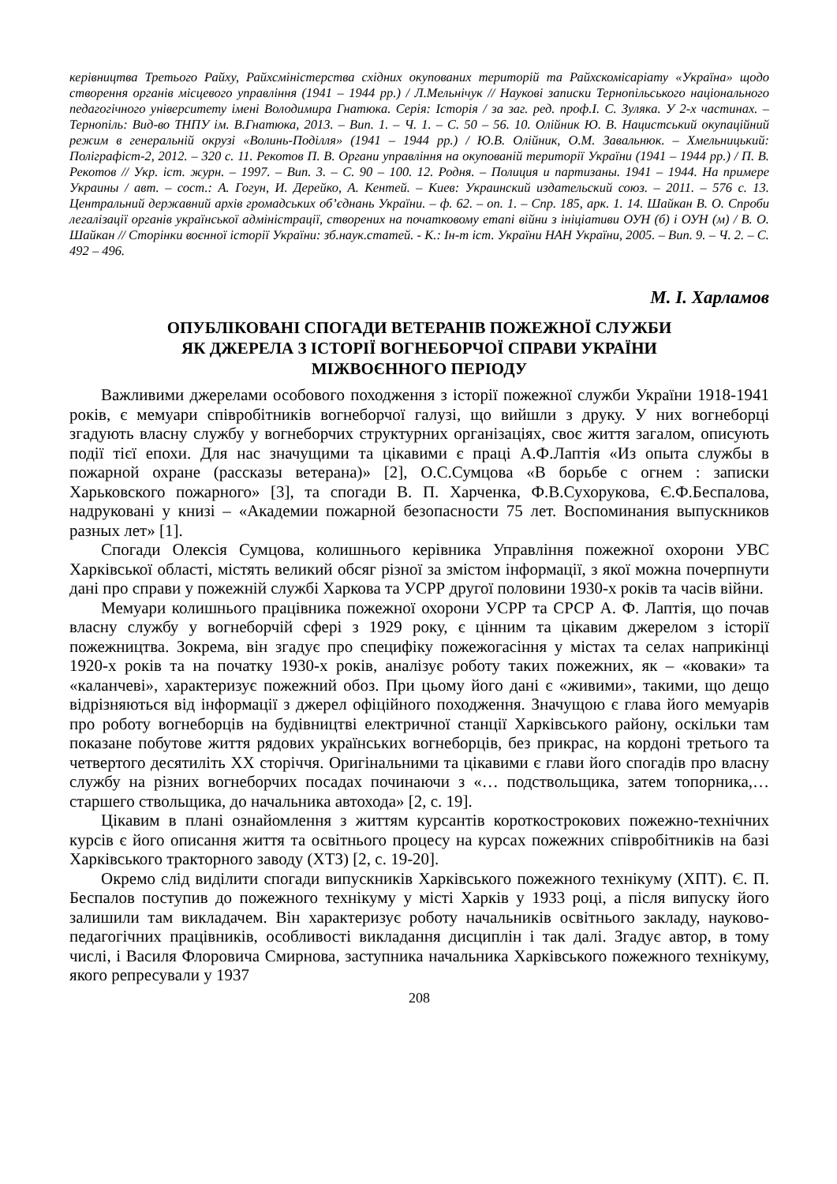керівництва Третього Райху, Райхсміністерства східних окупованих територій та Райхскомісаріату «Україна» щодо створення органів місцевого управління (1941 – 1944 рр.) / Л.Мельнічук // Наукові записки Тернопільського національного педагогічного університету імені Володимира Гнатюка. Серія: Історія / за заг. ред. проф.І. С. Зуляка. У 2-х частинах. – Тернопіль: Вид-во ТНПУ ім. В.Гнатюка, 2013. – Вип. 1. – Ч. 1. – С. 50 – 56. 10. Олійник Ю. В. Нацистський окупаційний режим в генеральній окрузі «Волинь-Поділля» (1941 – 1944 рр.) / Ю.В. Олійник, О.М. Завальнюк. – Хмельницький: Поліграфіст-2, 2012. – 320 с. 11. Рекотов П. В. Органи управління на окупованій території України (1941 – 1944 рр.) / П. В. Рекотов // Укр. іст. журн. – 1997. – Вип. 3. – С. 90 – 100. 12. Родня. – Полиция и партизаны. 1941 – 1944. На примере Украины / авт. – сост.: А. Гогун, И. Дерейко, А. Кентей. – Киев: Украинский издательский союз. – 2011. – 576 с. 13. Центральний державний архів громадських об’єднань України. – ф. 62. – оп. 1. – Спр. 185, арк. 1. 14. Шайкан В. О. Спроби легалізації органів української адміністрації, створених на початковому етапі війни з ініціативи ОУН (б) і ОУН (м) / В. О. Шайкан // Сторінки воєнної історії України: зб.наук.статей. - К.: Ін-т іст. України НАН України, 2005. – Вип. 9. – Ч. 2. – С. 492 – 496.
М. І. Харламов
ОПУБЛІКОВАНІ СПОГАДИ ВЕТЕРАНІВ ПОЖЕЖНОЇ СЛУЖБИ
ЯК ДЖЕРЕЛА З ІСТОРІЇ ВОГНЕБОРЧОЇ СПРАВИ УКРАЇНИ
МІЖВОЄННОГО ПЕРІОДУ
Важливими джерелами особового походження з історії пожежної служби України 1918-1941 років, є мемуари співробітників вогнеборчої галузі, що вийшли з друку. У них вогнеборці згадують власну службу у вогнеборчих структурних організаціях, своє життя загалом, описують події тієї епохи. Для нас значущими та цікавими є праці А.Ф.Лаптія «Из опыта службы в пожарной охране (рассказы ветерана)» [2], О.С.Сумцова «В борьбе с огнем : записки Харьковского пожарного» [3], та спогади В. П. Харченка, Ф.В.Сухорукова, Є.Ф.Беспалова, надруковані у книзі – «Академии пожарной безопасности 75 лет. Воспоминания выпускников разных лет» [1].
Спогади Олексія Сумцова, колишнього керівника Управління пожежної охорони УВС Харківської області, містять великий обсяг різної за змістом інформації, з якої можна почерпнути дані про справи у пожежній службі Харкова та УСРР другої половини 1930-х років та часів війни.
Мемуари колишнього працівника пожежної охорони УСРР та СРСР А. Ф. Лаптія, що почав власну службу у вогнеборчій сфері з 1929 року, є цінним та цікавим джерелом з історії пожежництва. Зокрема, він згадує про специфіку пожежогасіння у містах та селах наприкінці 1920-х років та на початку 1930-х років, аналізує роботу таких пожежних, як – «коваки» та «каланчеві», характеризує пожежний обоз. При цьому його дані є «живими», такими, що дещо відрізняються від інформації з джерел офіційного походження. Значущою є глава його мемуарів про роботу вогнеборців на будівництві електричної станції Харківського району, оскільки там показане побутове життя рядових українських вогнеборців, без прикрас, на кордоні третього та четвертого десятиліть ХХ сторіччя. Оригінальними та цікавими є глави його спогадів про власну службу на різних вогнеборчих посадах починаючи з «… подствольщика, затем топорника,… старшего ствольщика, до начальника автохода» [2, с. 19].
Цікавим в плані ознайомлення з життям курсантів короткострокових пожежно-технічних курсів є його описання життя та освітнього процесу на курсах пожежних співробітників на базі Харківського тракторного заводу (ХТЗ) [2, с. 19-20].
Окремо слід виділити спогади випускників Харківського пожежного технікуму (ХПТ). Є. П. Беспалов поступив до пожежного технікуму у місті Харків у 1933 році, а після випуску його залишили там викладачем. Він характеризує роботу начальників освітнього закладу, науково-педагогічних працівників, особливості викладання дисциплін і так далі. Згадує автор, в тому числі, і Василя Флоровича Смирнова, заступника начальника Харківського пожежного технікуму, якого репресували у 1937
208